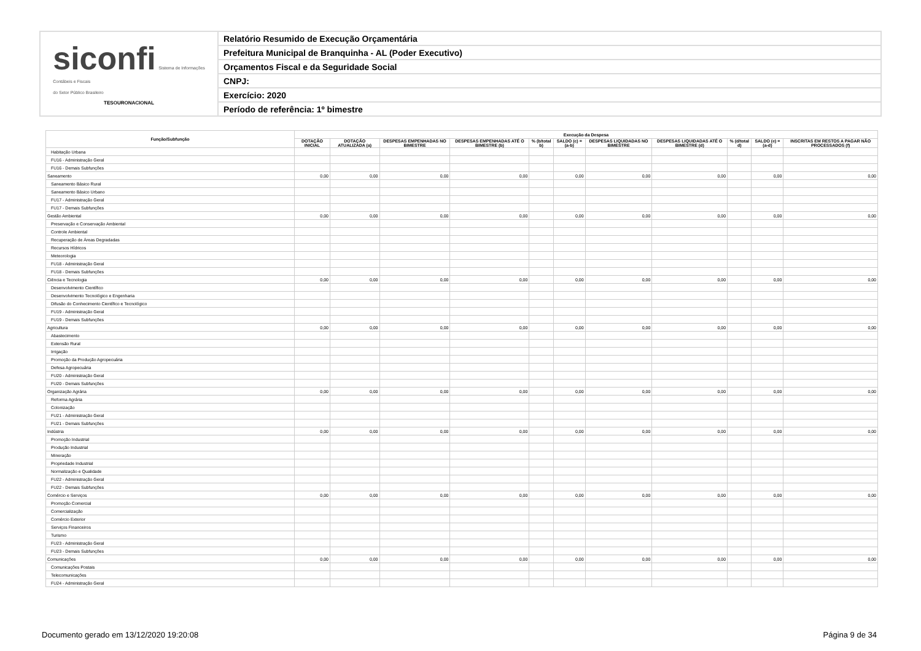siconfi Sistema de Informações
Contábeis e Fiscais
do Setor Público Brasileiro
TESOURONACIONAL
Relatório Resumido de Execução Orçamentária
Prefeitura Municipal de Branquinha - AL (Poder Executivo)
Orçamentos Fiscal e da Seguridade Social
CNPJ:
Exercício: 2020
Período de referência: 1º bimestre
| Função/Subfunção | Execução da Despesa | | | | | | | | | | |
| --- | --- | --- | --- | --- | --- | --- | --- | --- | --- | --- | --- |
| | DOTAÇÃO INICIAL | DOTAÇÃO ATUALIZADA (a) | DESPESAS EMPENHADAS NO BIMESTRE | DESPESAS EMPENHADAS ATÉ O BIMESTRE (b) | % (b/total b) | SALDO (c) = (a-b) | DESPESAS LIQUIDADAS NO BIMESTRE | DESPESAS LIQUIDADAS ATÉ O BIMESTRE (d) | % (d/total d) | SALDO (e) = (a-d) | INSCRITAS EM RESTOS A PAGAR NÃO PROCESSADOS (f) |
| Habitação Urbana | | | | | | | | | | | |
| FU16 - Administração Geral | | | | | | | | | | | |
| FU16 - Demais Subfunções | | | | | | | | | | | |
| Saneamento | 0,00 | 0,00 | 0,00 | 0,00 | | 0,00 | 0,00 | 0,00 | | 0,00 | 0,00 |
| Saneamento Básico Rural | | | | | | | | | | | |
| Saneamento Básico Urbano | | | | | | | | | | | |
| FU17 - Administração Geral | | | | | | | | | | | |
| FU17 - Demais Subfunções | | | | | | | | | | | |
| Gestão Ambiental | 0,00 | 0,00 | 0,00 | 0,00 | | 0,00 | 0,00 | 0,00 | | 0,00 | 0,00 |
| Preservação e Conservação Ambiental | | | | | | | | | | | |
| Controle Ambiental | | | | | | | | | | | |
| Recuperação de Áreas Degradadas | | | | | | | | | | | |
| Recursos Hídricos | | | | | | | | | | | |
| Meteorologia | | | | | | | | | | | |
| FU18 - Administração Geral | | | | | | | | | | | |
| FU18 - Demais Subfunções | | | | | | | | | | | |
| Ciência e Tecnologia | 0,00 | 0,00 | 0,00 | 0,00 | | 0,00 | 0,00 | 0,00 | | 0,00 | 0,00 |
| Desenvolvimento Científico | | | | | | | | | | | |
| Desenvolvimento Tecnológico e Engenharia | | | | | | | | | | | |
| Difusão do Conhecimento Científico e Tecnológico | | | | | | | | | | | |
| FU19 - Administração Geral | | | | | | | | | | | |
| FU19 - Demais Subfunções | | | | | | | | | | | |
| Agricultura | 0,00 | 0,00 | 0,00 | 0,00 | | 0,00 | 0,00 | 0,00 | | 0,00 | 0,00 |
| Abastecimento | | | | | | | | | | | |
| Extensão Rural | | | | | | | | | | | |
| Irrigação | | | | | | | | | | | |
| Promoção da Produção Agropecuária | | | | | | | | | | | |
| Defesa Agropecuária | | | | | | | | | | | |
| FU20 - Administração Geral | | | | | | | | | | | |
| FU20 - Demais Subfunções | | | | | | | | | | | |
| Organização Agrária | 0,00 | 0,00 | 0,00 | 0,00 | | 0,00 | 0,00 | 0,00 | | 0,00 | 0,00 |
| Reforma Agrária | | | | | | | | | | | |
| Colonização | | | | | | | | | | | |
| FU21 - Administração Geral | | | | | | | | | | | |
| FU21 - Demais Subfunções | | | | | | | | | | | |
| Indústria | 0,00 | 0,00 | 0,00 | 0,00 | | 0,00 | 0,00 | 0,00 | | 0,00 | 0,00 |
| Promoção Industrial | | | | | | | | | | | |
| Produção Industrial | | | | | | | | | | | |
| Mineração | | | | | | | | | | | |
| Propriedade Industrial | | | | | | | | | | | |
| Normalização e Qualidade | | | | | | | | | | | |
| FU22 - Administração Geral | | | | | | | | | | | |
| FU22 - Demais Subfunções | | | | | | | | | | | |
| Comércio e Serviços | 0,00 | 0,00 | 0,00 | 0,00 | | 0,00 | 0,00 | 0,00 | | 0,00 | 0,00 |
| Promoção Comercial | | | | | | | | | | | |
| Comercialização | | | | | | | | | | | |
| Comércio Exterior | | | | | | | | | | | |
| Serviços Financeiros | | | | | | | | | | | |
| Turismo | | | | | | | | | | | |
| FU23 - Administração Geral | | | | | | | | | | | |
| FU23 - Demais Subfunções | | | | | | | | | | | |
| Comunicações | 0,00 | 0,00 | 0,00 | 0,00 | | 0,00 | 0,00 | 0,00 | | 0,00 | 0,00 |
| Comunicações Postais | | | | | | | | | | | |
| Telecomunicações | | | | | | | | | | | |
| FU24 - Administração Geral | | | | | | | | | | | |
Documento gerado em 13/12/2020 19:20:08
Página 9 de 34